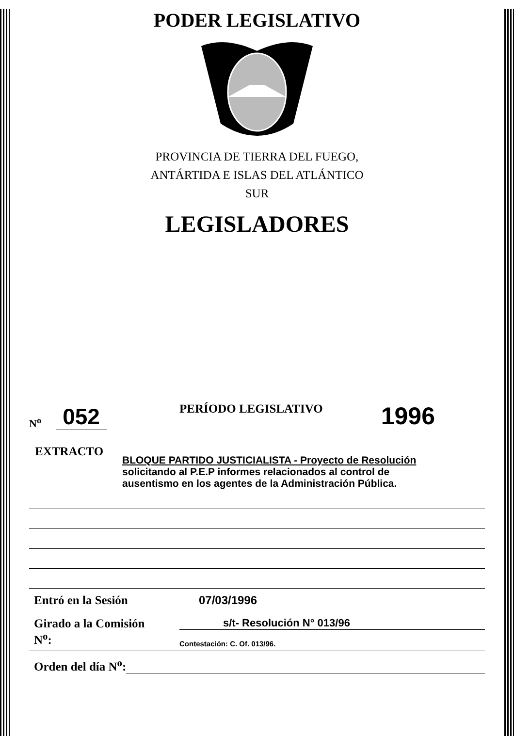PODER LEGISLATIVO
PROVINCIA DE TIERRA DEL FUEGO,
ANTÁRTIDA E ISLAS DEL ATLÁNTICO
SUR
LEGISLADORES
N<sup>o</sup> 052 PERÍODO LEGISLATIVO 1996
EXTRACTO
BLOQUE PARTIDO JUSTICIALISTA - Proyecto de Resolución
solicitando al P.E.P informes relacionados al control de
ausentismo en los agentes de la Administración Pública.
Entró en la Sesión 07/03/1996
Girado a la Comisión
N<sup>o</sup>:
s/t- Resolución N° 013/96
Contestación: C. Of. 013/96.
Orden del día N<sup>o</sup>: